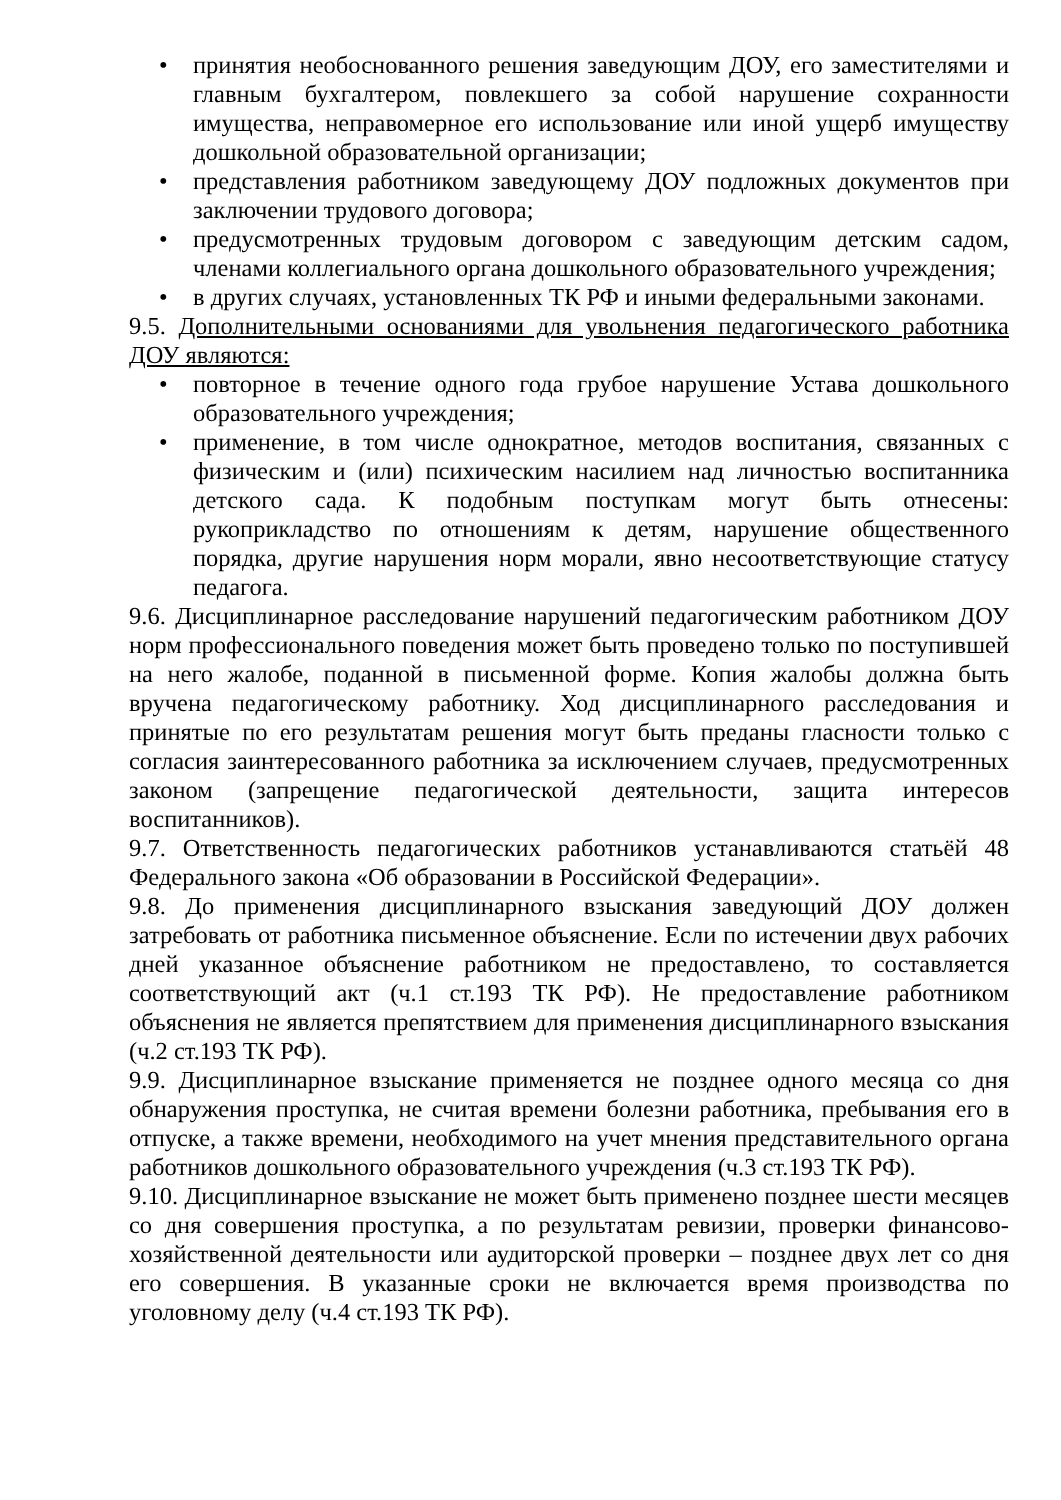• принятия необоснованного решения заведующим ДОУ, его заместителями и главным бухгалтером, повлекшего за собой нарушение сохранности имущества, неправомерное его использование или иной ущерб имуществу дошкольной образовательной организации;
• представления работником заведующему ДОУ подложных документов при заключении трудового договора;
• предусмотренных трудовым договором с заведующим детским садом, членами коллегиального органа дошкольного образовательного учреждения;
• в других случаях, установленных ТК РФ и иными федеральными законами.
9.5. Дополнительными основаниями для увольнения педагогического работника ДОУ являются:
• повторное в течение одного года грубое нарушение Устава дошкольного образовательного учреждения;
• применение, в том числе однократное, методов воспитания, связанных с физическим и (или) психическим насилием над личностью воспитанника детского сада. К подобным поступкам могут быть отнесены: рукоприкладство по отношениям к детям, нарушение общественного порядка, другие нарушения норм морали, явно несоответствующие статусу педагога.
9.6. Дисциплинарное расследование нарушений педагогическим работником ДОУ норм профессионального поведения может быть проведено только по поступившей на него жалобе, поданной в письменной форме. Копия жалобы должна быть вручена педагогическому работнику. Ход дисциплинарного расследования и принятые по его результатам решения могут быть преданы гласности только с согласия заинтересованного работника за исключением случаев, предусмотренных законом (запрещение педагогической деятельности, защита интересов воспитанников).
9.7. Ответственность педагогических работников устанавливаются статьёй 48 Федерального закона «Об образовании в Российской Федерации».
9.8. До применения дисциплинарного взыскания заведующий ДОУ должен затребовать от работника письменное объяснение. Если по истечении двух рабочих дней указанное объяснение работником не предоставлено, то составляется соответствующий акт (ч.1 ст.193 ТК РФ). Не предоставление работником объяснения не является препятствием для применения дисциплинарного взыскания (ч.2 ст.193 ТК РФ).
9.9. Дисциплинарное взыскание применяется не позднее одного месяца со дня обнаружения проступка, не считая времени болезни работника, пребывания его в отпуске, а также времени, необходимого на учет мнения представительного органа работников дошкольного образовательного учреждения (ч.3 ст.193 ТК РФ).
9.10. Дисциплинарное взыскание не может быть применено позднее шести месяцев со дня совершения проступка, а по результатам ревизии, проверки финансово-хозяйственной деятельности или аудиторской проверки – позднее двух лет со дня его совершения. В указанные сроки не включается время производства по уголовному делу (ч.4 ст.193 ТК РФ).